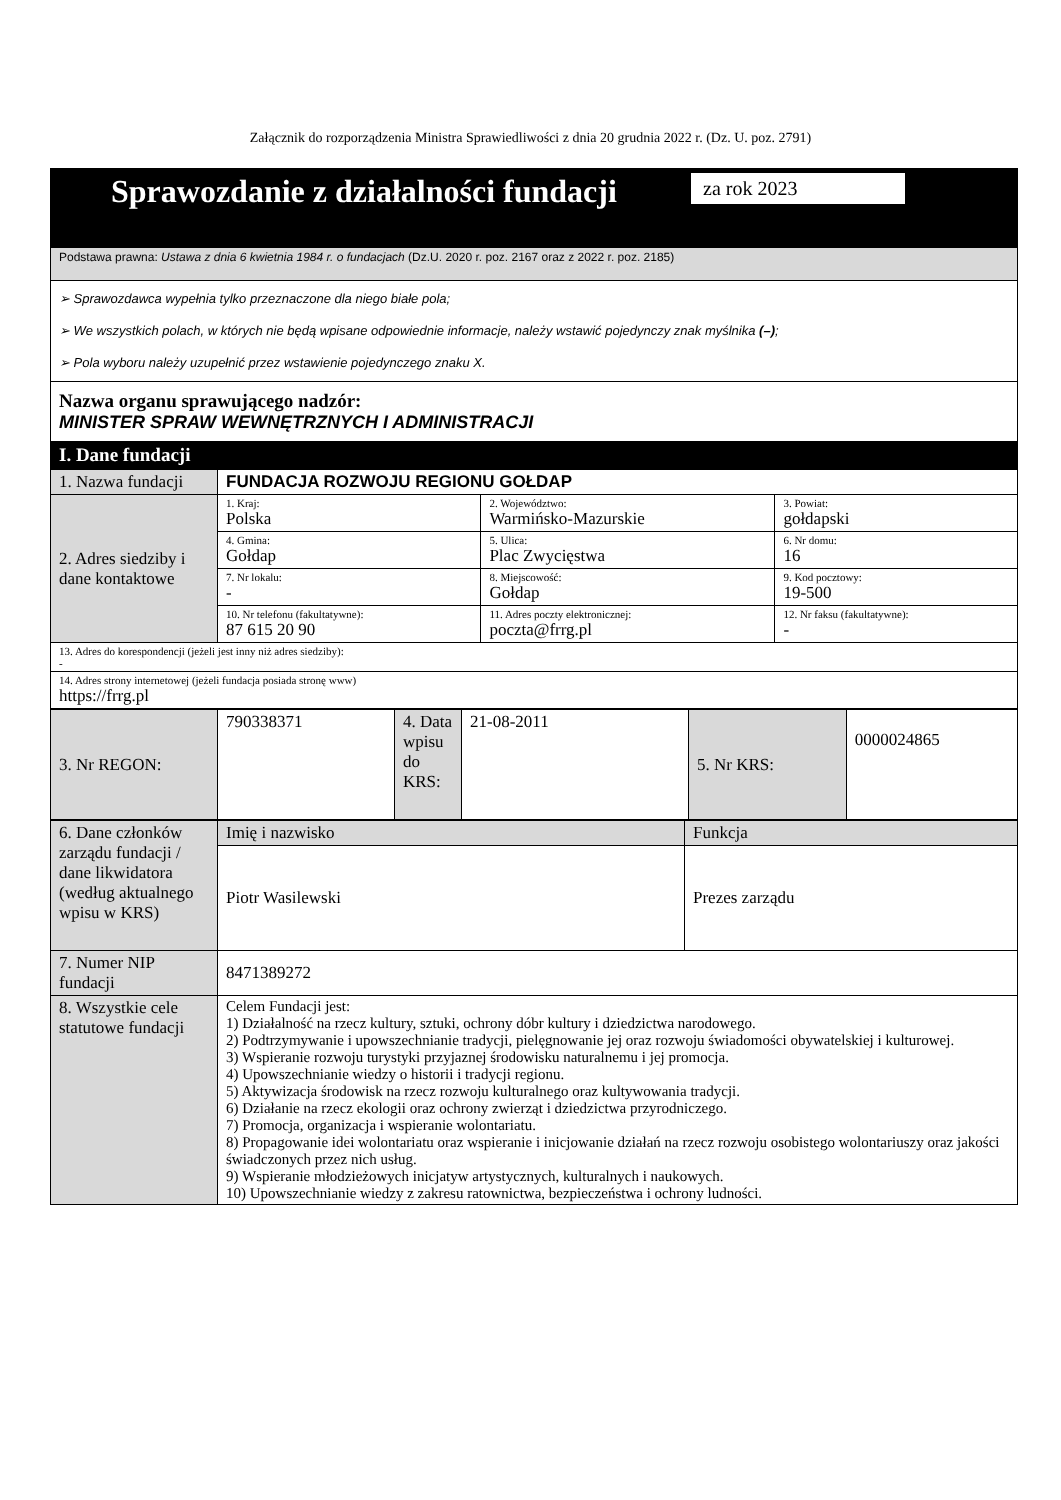Załącznik do rozporządzenia Ministra Sprawiedliwości z dnia 20 grudnia 2022 r. (Dz. U. poz. 2791)
| Sprawozdanie z działalności fundacji za rok 2023 |
| Podstawa prawna: Ustawa z dnia 6 kwietnia 1984 r. o fundacjach (Dz.U. 2020 r. poz. 2167 oraz z 2022 r. poz. 2185) |
| ➢ Sprawozdawca wypełnia tylko przeznaczone dla niego białe pola; ➢ We wszystkich polach, w których nie będą wpisane odpowiednie informacje, należy wstawić pojedynczy znak myślnika (–) ; ➢ Pola wyboru należy uzupełnić przez wstawienie pojedynczego znaku X. |
| Nazwa organu sprawującego nadzór: MINISTER SPRAW WEWNĘTRZNYCH I ADMINISTRACJI |
| I. Dane fundacji |
| 1. Nazwa fundacji | FUNDACJA ROZWOJU REGIONU GOŁDAP | | |
| 2. Adres siedziby i dane kontaktowe | 1. Kraj: Polska | 2. Województwo: Warmińsko-Mazurskie | 3. Powiat: gołdapski |
| | 4. Gmina: Gołdap | 5. Ulica: Plac Zwycięstwa | 6. Nr domu: 16 |
| | 7. Nr lokalu: - | 8. Miejscowość: Gołdap | 9. Kod pocztowy: 19-500 |
| | 10. Nr telefonu (fakultatywne): 87 615 20 90 | 11. Adres poczty elektronicznej: poczta@frrg.pl | 12. Nr faksu (fakultatywne): - |
| 13. Adres do korespondencji (jeżeli jest inny niż adres siedziby): - | | | |
| 14. Adres strony internetowej (jeżeli fundacja posiada stronę www) https://frrg.pl | | | |
| 3. Nr REGON: | 790338371 | 4. Data wpisu do KRS: | 21-08-2011 | 5. Nr KRS: | 0000024865 |
| 6. Dane członków zarządu fundacji / dane likwidatora (według aktualnego wpisu w KRS) | Imię i nazwisko | Funkcja |
| | Piotr Wasilewski | Prezes zarządu |
| 7. Numer NIP fundacji | 8471389272 | |
| 8. Wszystkie cele statutowe fundacji | Celem Fundacji jest: 1) Działalność na rzecz kultury, sztuki, ochrony dóbr kultury i dziedzictwa narodowego. 2) Podtrzymywanie i upowszechnianie tradycji, pielęgnowanie jej oraz rozwoju świadomości obywatelskiej i kulturowej. 3) Wspieranie rozwoju turystyki przyjaznej środowisku naturalnemu i jej promocja. 4) Upowszechnianie wiedzy o historii i tradycji regionu. 5) Aktywizacja środowisk na rzecz rozwoju kulturalnego oraz kultywowania tradycji. 6) Działanie na rzecz ekologii oraz ochrony zwierząt i dziedzictwa przyrodniczego. 7) Promocja, organizacja i wspieranie wolontariatu. 8) Propagowanie idei wolontariatu oraz wspieranie i inicjowanie działań na rzecz rozwoju osobistego wolontariuszy oraz jakości świadczonych przez nich usług. 9) Wspieranie młodzieżowych inicjatyw artystycznych, kulturalnych i naukowych. 10) Upowszechnianie wiedzy z zakresu ratownictwa, bezpieczeństwa i ochrony ludności. | |